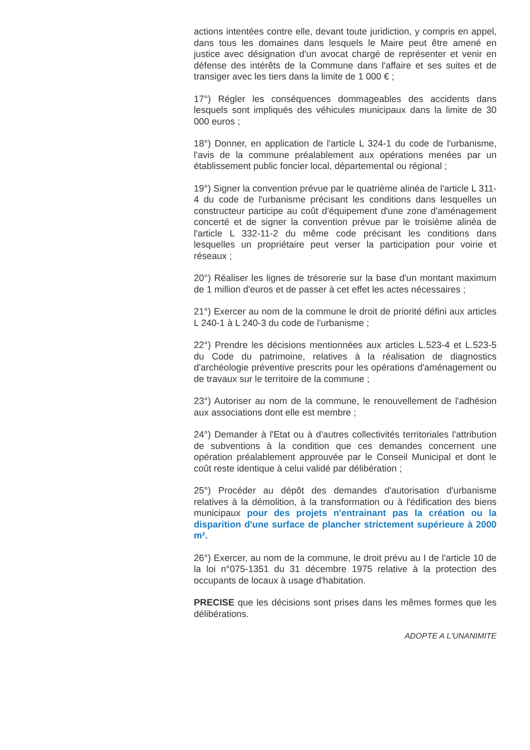actions intentées contre elle, devant toute juridiction, y compris en appel, dans tous les domaines dans lesquels le Maire peut être amené en justice avec désignation d'un avocat chargé de représenter et venir en défense des intérêts de la Commune dans l'affaire et ses suites et de transiger avec les tiers dans la limite de 1 000 € ;
17°) Régler les conséquences dommageables des accidents dans lesquels sont impliqués des véhicules municipaux dans la limite de 30 000 euros ;
18°) Donner, en application de l'article L 324-1 du code de l'urbanisme, l'avis de la commune préalablement aux opérations menées par un établissement public foncier local, départemental ou régional ;
19°) Signer la convention prévue par le quatrième alinéa de l'article L 311-4 du code de l'urbanisme précisant les conditions dans lesquelles un constructeur participe au coût d'équipement d'une zone d'aménagement concerté et de signer la convention prévue par le troisième alinéa de l'article L 332-11-2 du même code précisant les conditions dans lesquelles un propriétaire peut verser la participation pour voirie et réseaux ;
20°) Réaliser les lignes de trésorerie sur la base d'un montant maximum de 1 million d'euros et de passer à cet effet les actes nécessaires ;
21°) Exercer au nom de la commune le droit de priorité défini aux articles L 240-1 à L 240-3 du code de l'urbanisme ;
22°) Prendre les décisions mentionnées aux articles L.523-4 et L.523-5 du Code du patrimoine, relatives à la réalisation de diagnostics d'archéologie préventive prescrits pour les opérations d'aménagement ou de travaux sur le territoire de la commune ;
23°) Autoriser au nom de la commune, le renouvellement de l'adhésion aux associations dont elle est membre ;
24°) Demander à l'Etat ou à d'autres collectivités territoriales l'attribution de subventions à la condition que ces demandes concernent une opération préalablement approuvée par le Conseil Municipal et dont le coût reste identique à celui validé par délibération ;
25°) Procéder au dépôt des demandes d'autorisation d'urbanisme relatives à la démolition, à la transformation ou à l'édification des biens municipaux pour des projets n'entrainant pas la création ou la disparition d'une surface de plancher strictement supérieure à 2000 m².
26°) Exercer, au nom de la commune, le droit prévu au I de l'article 10 de la loi n°075-1351 du 31 décembre 1975 relative à la protection des occupants de locaux à usage d'habitation.
PRECISE que les décisions sont prises dans les mêmes formes que les délibérations.
ADOPTE A L'UNANIMITE